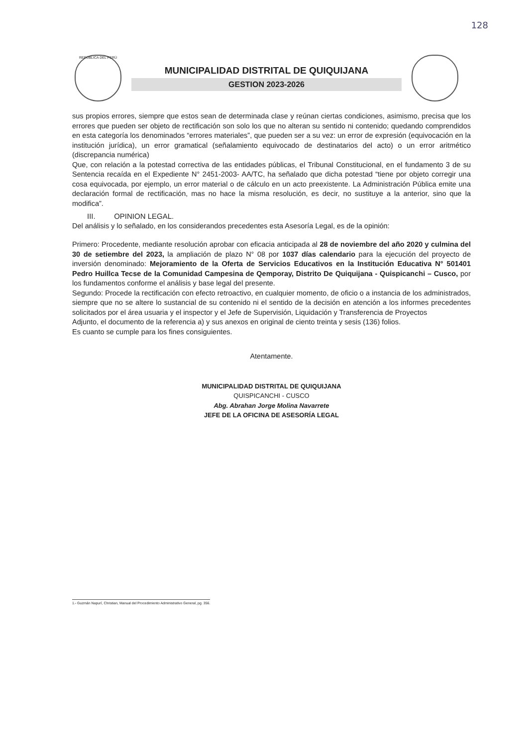128
REPÚBLICA DEL PERÚ
MUNICIPALIDAD DISTRITAL DE QUIQUIJANA
GESTION 2023-2026
sus propios errores, siempre que estos sean de determinada clase y reúnan ciertas condiciones, asimismo, precisa que los errores que pueden ser objeto de rectificación son solo los que no alteran su sentido ni contenido; quedando comprendidos en esta categoría los denominados “errores materiales”, que pueden ser a su vez: un error de expresión (equivocación en la institución jurídica), un error gramatical (señalamiento equivocado de destinatarios del acto) o un error aritmético (discrepancia numérica)
Que, con relación a la potestad correctiva de las entidades públicas, el Tribunal Constitucional, en el fundamento 3 de su Sentencia recaída en el Expediente N° 2451-2003- AA/TC, ha señalado que dicha potestad “tiene por objeto corregir una cosa equivocada, por ejemplo, un error material o de cálculo en un acto preexistente. La Administración Pública emite una declaración formal de rectificación, mas no hace la misma resolución, es decir, no sustituye a la anterior, sino que la modifica”.
III. OPINION LEGAL.
Del análisis y lo señalado, en los considerandos precedentes esta Asesoría Legal, es de la opinión:
Primero: Procedente, mediante resolución aprobar con eficacia anticipada al 28 de noviembre del año 2020 y culmina del 30 de setiembre del 2023, la ampliación de plazo N° 08 por 1037 días calendario para la ejecución del proyecto de inversión denominado: Mejoramiento de la Oferta de Servicios Educativos en la Institución Educativa N° 501401 Pedro Huillca Tecse de la Comunidad Campesina de Qemporay, Distrito De Quiquijana - Quispicanchi – Cusco, por los fundamentos conforme el análisis y base legal del presente.
Segundo: Procede la rectificación con efecto retroactivo, en cualquier momento, de oficio o a instancia de los administrados, siempre que no se altere lo sustancial de su contenido ni el sentido de la decisión en atención a los informes precedentes solicitados por el área usuaria y el inspector y el Jefe de Supervisión, Liquidación y Transferencia de Proyectos
Adjunto, el documento de la referencia a) y sus anexos en original de ciento treinta y sesis (136) folios.
Es cuanto se cumple para los fines consiguientes.
Atentamente.
MUNICIPALIDAD DISTRITAL DE QUIQUIJANA
QUISPICANCHI - CUSCO
Abg. Abrahan Jorge Molina Navarrete
JEFE DE LA OFICINA DE ASESORÍA LEGAL
1.- Guzmán Napurí, Christian, Manual del Procedimiento Administrativo General, pg. 356.